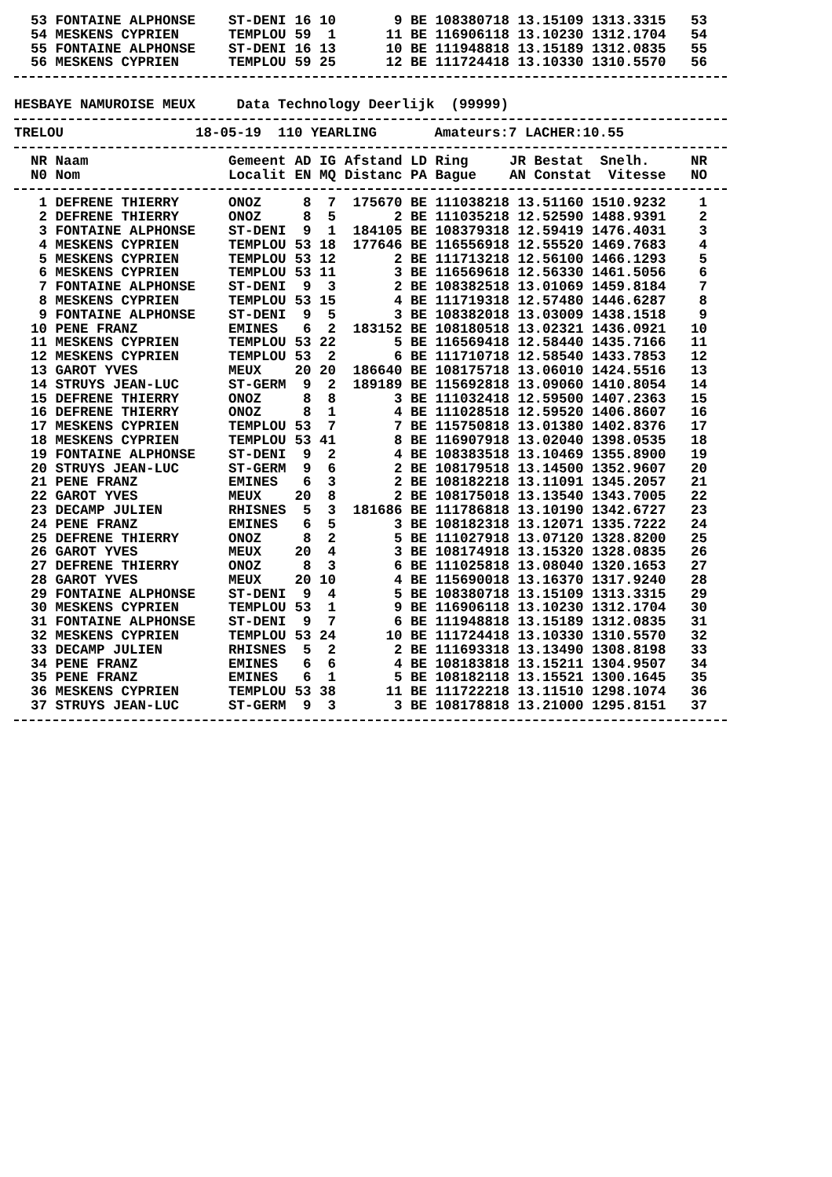| 53 | FONTAINE ALPHONSE | ST-DENI | 16 | 10 | 9 | BE | 108380718 | 13.15109 | 1313.3315 | 53 |
| 54 | MESKENS CYPRIEN | TEMPLOU | 59 | 1 | 11 | BE | 116906118 | 13.10230 | 1312.1704 | 54 |
| 55 | FONTAINE ALPHONSE | ST-DENI | 16 | 13 | 10 | BE | 111948818 | 13.15189 | 1312.0835 | 55 |
| 56 | MESKENS CYPRIEN | TEMPLOU | 59 | 25 | 12 | BE | 111724418 | 13.10330 | 1310.5570 | 56 |
HESBAYE NAMUROISE MEUX Data Technology Deerlijk (99999)
TRELOU 18-05-19 110 YEARLING Amateurs:7 LACHER:10.55
| NR | Naam | Gemeent | AD | IG | Afstand | LD | Ring JR | Bestat | Snelh. | NR |
| --- | --- | --- | --- | --- | --- | --- | --- | --- | --- | --- |
| N0 | Nom | Localit | EN | MQ | Distanc | PA | Bague AN | Constat | Vitesse | NO |
| 1 | DEFRENE THIERRY | ONOZ | 8 | 7 | 175670 | BE | 111038218 | 13.51160 | 1510.9232 | 1 |
| 2 | DEFRENE THIERRY | ONOZ | 8 | 5 | 2 | BE | 111035218 | 12.52590 | 1488.9391 | 2 |
| 3 | FONTAINE ALPHONSE | ST-DENI | 9 | 1 | 184105 | BE | 108379318 | 12.59419 | 1476.4031 | 3 |
| 4 | MESKENS CYPRIEN | TEMPLOU | 53 | 18 | 177646 | BE | 116556918 | 12.55520 | 1469.7683 | 4 |
| 5 | MESKENS CYPRIEN | TEMPLOU | 53 | 12 | 2 | BE | 111713218 | 12.56100 | 1466.1293 | 5 |
| 6 | MESKENS CYPRIEN | TEMPLOU | 53 | 11 | 3 | BE | 116569618 | 12.56330 | 1461.5056 | 6 |
| 7 | FONTAINE ALPHONSE | ST-DENI | 9 | 3 | 2 | BE | 108382518 | 13.01069 | 1459.8184 | 7 |
| 8 | MESKENS CYPRIEN | TEMPLOU | 53 | 15 | 4 | BE | 111719318 | 12.57480 | 1446.6287 | 8 |
| 9 | FONTAINE ALPHONSE | ST-DENI | 9 | 5 | 3 | BE | 108382018 | 13.03009 | 1438.1518 | 9 |
| 10 | PENE FRANZ | EMINES | 6 | 2 | 183152 | BE | 108180518 | 13.02321 | 1436.0921 | 10 |
| 11 | MESKENS CYPRIEN | TEMPLOU | 53 | 22 | 5 | BE | 116569418 | 12.58440 | 1435.7166 | 11 |
| 12 | MESKENS CYPRIEN | TEMPLOU | 53 | 2 | 6 | BE | 111710718 | 12.58540 | 1433.7853 | 12 |
| 13 | GAROT YVES | MEUX | 20 | 20 | 186640 | BE | 108175718 | 13.06010 | 1424.5516 | 13 |
| 14 | STRUYS JEAN-LUC | ST-GERM | 9 | 2 | 189189 | BE | 115692818 | 13.09060 | 1410.8054 | 14 |
| 15 | DEFRENE THIERRY | ONOZ | 8 | 8 | 3 | BE | 111032418 | 12.59500 | 1407.2363 | 15 |
| 16 | DEFRENE THIERRY | ONOZ | 8 | 1 | 4 | BE | 111028518 | 12.59520 | 1406.8607 | 16 |
| 17 | MESKENS CYPRIEN | TEMPLOU | 53 | 7 | 7 | BE | 115750818 | 13.01380 | 1402.8376 | 17 |
| 18 | MESKENS CYPRIEN | TEMPLOU | 53 | 41 | 8 | BE | 116907918 | 13.02040 | 1398.0535 | 18 |
| 19 | FONTAINE ALPHONSE | ST-DENI | 9 | 2 | 4 | BE | 108383518 | 13.10469 | 1355.8900 | 19 |
| 20 | STRUYS JEAN-LUC | ST-GERM | 9 | 6 | 2 | BE | 108179518 | 13.14500 | 1352.9607 | 20 |
| 21 | PENE FRANZ | EMINES | 6 | 3 | 2 | BE | 108182218 | 13.11091 | 1345.2057 | 21 |
| 22 | GAROT YVES | MEUX | 20 | 8 | 2 | BE | 108175018 | 13.13540 | 1343.7005 | 22 |
| 23 | DECAMP JULIEN | RHISNES | 5 | 3 | 181686 | BE | 111786818 | 13.10190 | 1342.6727 | 23 |
| 24 | PENE FRANZ | EMINES | 6 | 5 | 3 | BE | 108182318 | 13.12071 | 1335.7222 | 24 |
| 25 | DEFRENE THIERRY | ONOZ | 8 | 2 | 5 | BE | 111027918 | 13.07120 | 1328.8200 | 25 |
| 26 | GAROT YVES | MEUX | 20 | 4 | 3 | BE | 108174918 | 13.15320 | 1328.0835 | 26 |
| 27 | DEFRENE THIERRY | ONOZ | 8 | 3 | 6 | BE | 111025818 | 13.08040 | 1320.1653 | 27 |
| 28 | GAROT YVES | MEUX | 20 | 10 | 4 | BE | 115690018 | 13.16370 | 1317.9240 | 28 |
| 29 | FONTAINE ALPHONSE | ST-DENI | 9 | 4 | 5 | BE | 108380718 | 13.15109 | 1313.3315 | 29 |
| 30 | MESKENS CYPRIEN | TEMPLOU | 53 | 1 | 9 | BE | 116906118 | 13.10230 | 1312.1704 | 30 |
| 31 | FONTAINE ALPHONSE | ST-DENI | 9 | 7 | 6 | BE | 111948818 | 13.15189 | 1312.0835 | 31 |
| 32 | MESKENS CYPRIEN | TEMPLOU | 53 | 24 | 10 | BE | 111724418 | 13.10330 | 1310.5570 | 32 |
| 33 | DECAMP JULIEN | RHISNES | 5 | 2 | 2 | BE | 111693318 | 13.13490 | 1308.8198 | 33 |
| 34 | PENE FRANZ | EMINES | 6 | 6 | 4 | BE | 108183818 | 13.15211 | 1304.9507 | 34 |
| 35 | PENE FRANZ | EMINES | 6 | 1 | 5 | BE | 108182118 | 13.15521 | 1300.1645 | 35 |
| 36 | MESKENS CYPRIEN | TEMPLOU | 53 | 38 | 11 | BE | 111722218 | 13.11510 | 1298.1074 | 36 |
| 37 | STRUYS JEAN-LUC | ST-GERM | 9 | 3 | 3 | BE | 108178818 | 13.21000 | 1295.8151 | 37 |